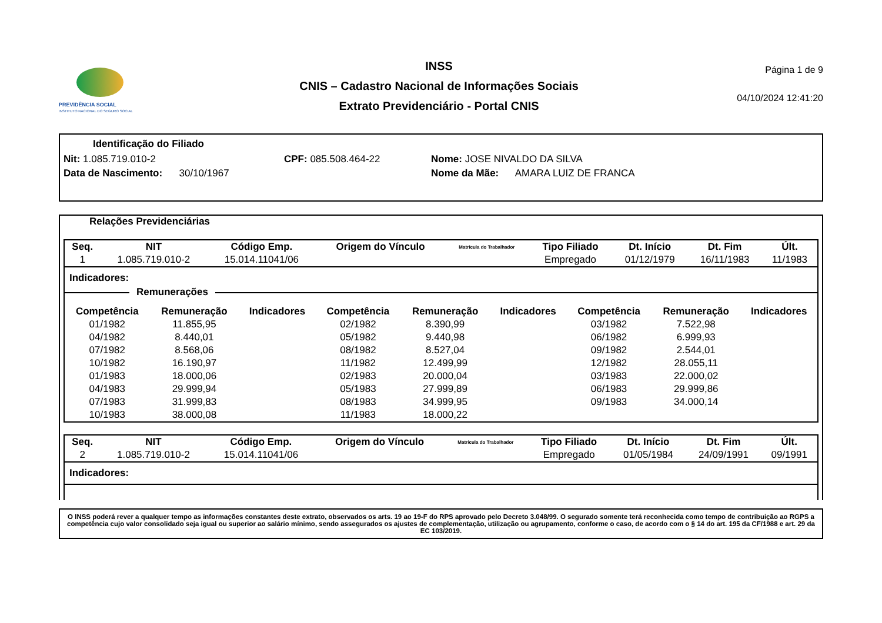PREVIDÊNCIA SOCIAL
INSTITUTO NACIONAL DO SEGURO SOCIAL
INSS
CNIS – Cadastro Nacional de Informações Sociais
Extrato Previdenciário - Portal CNIS
Página 1 de 9
04/10/2024 12:41:20
Identificação do Filiado
Nit: 1.085.719.010-2 CPF: 085.508.464-22 Nome: JOSE NIVALDO DA SILVA
Data de Nascimento: 30/10/1967 Nome da Mãe: AMARA LUIZ DE FRANCA
Relações Previdenciárias
| Seq. | NIT | Código Emp. | Origem do Vínculo | Matrícula do Trabalhador | Tipo Filiado | Dt. Início | Dt. Fim | Últ. |
| --- | --- | --- | --- | --- | --- | --- | --- | --- |
| 1 | 1.085.719.010-2 | 15.014.11041/06 | | | Empregado | 01/12/1979 | 16/11/1983 | 11/1983 |
Indicadores:
Remunerações
| Competência | Remuneração | Indicadores | Competência | Remuneração | Indicadores | Competência | Remuneração | Indicadores |
| --- | --- | --- | --- | --- | --- | --- | --- | --- |
| 01/1982 | 11.855,95 | | 02/1982 | 8.390,99 | | 03/1982 | 7.522,98 | |
| 04/1982 | 8.440,01 | | 05/1982 | 9.440,98 | | 06/1982 | 6.999,93 | |
| 07/1982 | 8.568,06 | | 08/1982 | 8.527,04 | | 09/1982 | 2.544,01 | |
| 10/1982 | 16.190,97 | | 11/1982 | 12.499,99 | | 12/1982 | 28.055,11 | |
| 01/1983 | 18.000,06 | | 02/1983 | 20.000,04 | | 03/1983 | 22.000,02 | |
| 04/1983 | 29.999,94 | | 05/1983 | 27.999,89 | | 06/1983 | 29.999,86 | |
| 07/1983 | 31.999,83 | | 08/1983 | 34.999,95 | | 09/1983 | 34.000,14 | |
| 10/1983 | 38.000,08 | | 11/1983 | 18.000,22 | | | | |
| Seq. | NIT | Código Emp. | Origem do Vínculo | Matrícula do Trabalhador | Tipo Filiado | Dt. Início | Dt. Fim | Últ. |
| --- | --- | --- | --- | --- | --- | --- | --- | --- |
| 2 | 1.085.719.010-2 | 15.014.11041/06 | | | Empregado | 01/05/1984 | 24/09/1991 | 09/1991 |
Indicadores:
O INSS poderá rever a qualquer tempo as informações constantes deste extrato, observados os arts. 19 ao 19-F do RPS aprovado pelo Decreto 3.048/99. O segurado somente terá reconhecida como tempo de contribuição ao RGPS a competência cujo valor consolidado seja igual ou superior ao salário mínimo, sendo assegurados os ajustes de complementação, utilização ou agrupamento, conforme o caso, de acordo com o § 14 do art. 195 da CF/1988 e art. 29 da EC 103/2019.